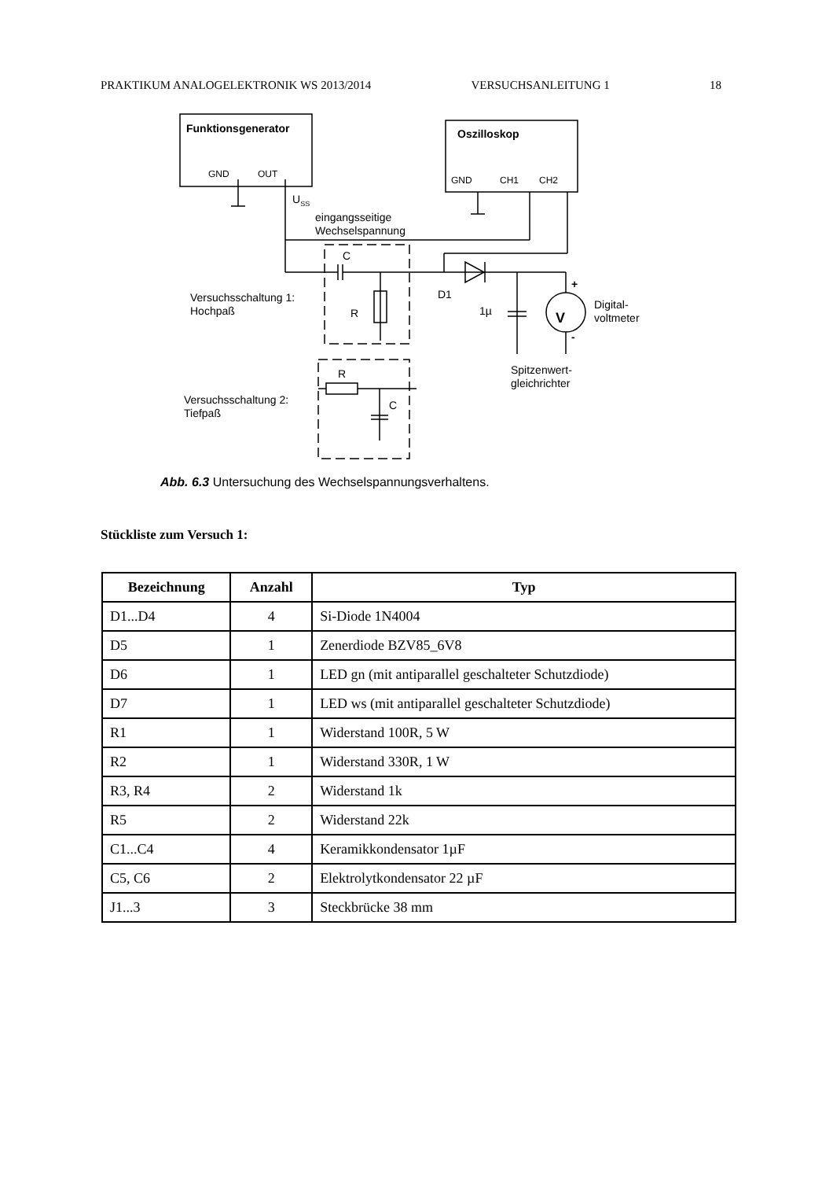PRAKTIKUM ANALOGELEKTRONIK WS 2013/2014 VERSUCHSANLEITUNG 1 18
Funktionsgenerator
Oszilloskop
GND
OUT
GND
CH1
CH2
USS
eingangsseitige
Wechselspannung
C
D1
Versuchsschaltung 1:
Hochpaß
R
1µ
Digital-
voltmeter
V
+
-
Spitzenwert-
gleichrichter
R
C
Versuchsschaltung 2:
Tiefpaß
Abb. 6.3 Untersuchung des Wechselspannungsverhaltens.
Stückliste zum Versuch 1:
| Bezeichnung | Anzahl | Typ |
| --- | --- | --- |
| D1...D4 | 4 | Si-Diode 1N4004 |
| D5 | 1 | Zenerdiode BZV85_6V8 |
| D6 | 1 | LED gn (mit antiparallel geschalteter Schutzdiode) |
| D7 | 1 | LED ws (mit antiparallel geschalteter Schutzdiode) |
| R1 | 1 | Widerstand 100R, 5 W |
| R2 | 1 | Widerstand 330R, 1 W |
| R3, R4 | 2 | Widerstand 1k |
| R5 | 2 | Widerstand 22k |
| C1...C4 | 4 | Keramikkondensator 1µF |
| C5, C6 | 2 | Elektrolytkondensator 22 µF |
| J1...3 | 3 | Steckbrücke 38 mm |